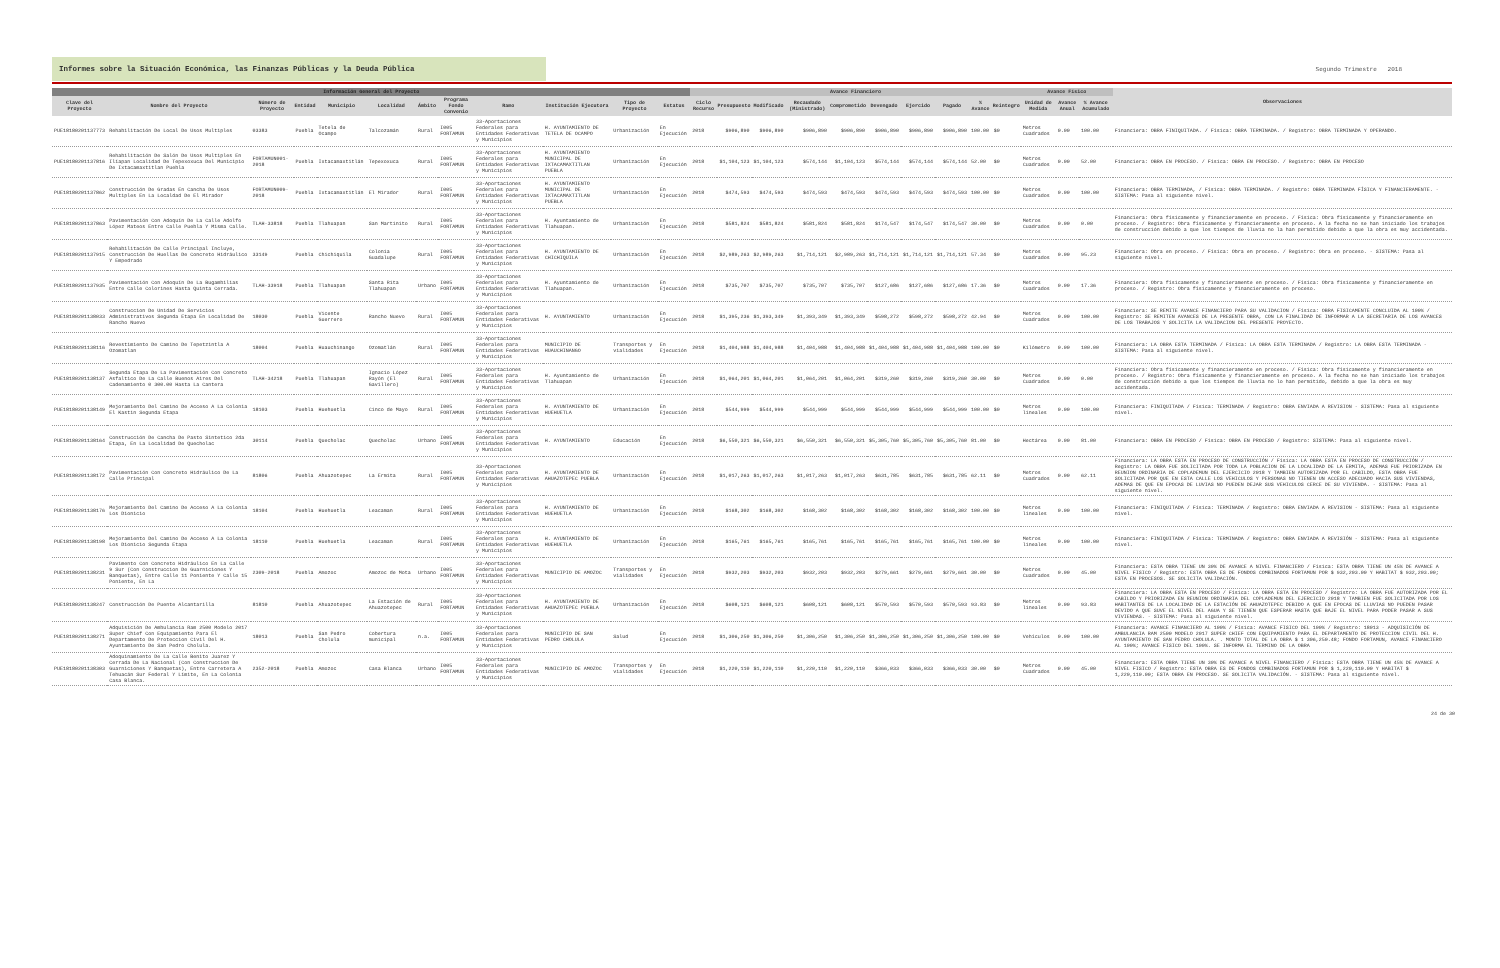Informes sobre la Situación Económica, las Finanzas Públicas y la Deuda Pública
Segundo Trimestre 2018
| Información General del Proyecto | | | | | | | | | | | | Avance Financiero | | | | | | | | | | Avance Físico | | | Observaciones |
| --- | --- | --- | --- | --- | --- | --- | --- | --- | --- | --- | --- | --- | --- | --- | --- | --- | --- | --- | --- | --- | --- | --- | --- | --- | --- |
| Clave del Proyecto | Nombre del Proyecto | Número de Proyecto | Entidad | Municipio | Localidad | Ámbito | Programa Fondo Convenio | Ramo | Institución Ejecutora | Tipo de Proyecto | Estatus | Ciclo Recurso | Presupuesto | Modificado | Recaudado (Ministrado) | Comprometido | Devengado | Ejercido | Pagado | % Avance | Reintegro | Unidad de Medida | Avance Anual | % Avance Acumulado | |
| PUE18180201137773 | Rehabilitación De Local De Usos Multiples | 03383 | Puebla | Tetela de Ocampo | Talcozamán | Rural | I005 FORTAMUN | 33-Aportaciones Federales para Entidades Federativas y Municipios | H. AYUNTAMIENTO DE TETELA DE OCAMPO | Urbanización | En Ejecución | 2018 | $906,890 | $906,890 | $906,890 | $906,890 | $906,890 | $906,890 | $906,890 | 100.00 | $0 | Metros Cuadrados | 0.00 | 100.00 | Financiera: OBRA FINIQUITADA. / Física: OBRA TERMINADA. / Registro: OBRA TERMINADA Y OPERANDO. |
| PUE18180201137816 | Rehabilitación De Salón De Usos Multiples En Ilíapan Localidad De Tepexoxuca Del Municipio De Ixtacamaxtitlan Puebla | FORTAMUN001-2018 | Puebla | Ixtacamaxtitlán | Tepexoxuca | Rural | I005 FORTAMUN | 33-Aportaciones Federales para Entidades Federativas y Municipios | H. AYUNTAMIENTO MUNICIPAL DE IXTACAMAXTITLAN PUEBLA | Urbanización | En Ejecución | 2018 | $1,104,123 | $1,104,123 | $574,144 | $1,104,123 | $574,144 | $574,144 | $574,144 | 52.00 | $0 | Metros Cuadrados | 0.00 | 52.00 | Financiera: OBRA EN PROCESO. / Física: OBRA EN PROCESO. / Registro: OBRA EN PROCESO |
| PUE18180201137862 | Construcción De Gradas En Cancha De Usos Multiples En La Localdad De El Mirador | FORTAMUN009-2018 | Puebla | Ixtacamaxtitlán | El Mirador | Rural | I005 FORTAMUN | 33-Aportaciones Federales para Entidades Federativas y Municipios | H. AYUNTAMIENTO MUNICIPAL DE IXTACAMAXTITLAN PUEBLA | Urbanización | En Ejecución | 2018 | $474,593 | $474,593 | $474,593 | $474,593 | $474,593 | $474,593 | $474,593 | 100.00 | $0 | Metros Cuadrados | 0.00 | 100.00 | Financiera: OBRA TERMINADA, / Física: OBRA TERMINADA. / Registro: OBRA TERMINADA FÍSICA Y FINANCIERAMENTE. - SISTEMA: Pasa al siguiente nivel. |
| PUE18180201137863 | Pavimentación Con Adoquín De La Calle Adolfo López Mateos Entre Calle Puebla Y Misma Calle. | TLAH-33818 | Puebla | Tlahuapan | San Martinito | Rural | I005 FORTAMUN | 33-Aportaciones Federales para Entidades Federativas y Municipios | H. Ayuntamiento de Tlahuapan. | Urbanización | En Ejecución | 2018 | $581,824 | $581,824 | $581,824 | $581,824 | $174,547 | $174,547 | $174,547 | 30.00 | $0 | Metros Cuadrados | 0.00 | 0.00 | Financiera: Obra físicamente y financieramente en proceso. / Física: Obra físicamente y financieramente en proceso. / Registro: Obra físicamente y financieramente en proceso. A la fecha no se han iniciado los trabajos de construcción debido a que los tiempos de lluvia no la han permitido debido a que la obra es muy accidentada. |
| PUE18180201137915 | Rehabilitación De Calle Principal Incluye, Construcción De Huellas De Concreto Hidráulico Y Empedrado | 33149 | Puebla | Chichiquila | Colonia Guadalupe | Rural | I005 FORTAMUN | 33-Aportaciones Federales para Entidades Federativas y Municipios | H. AYUNTAMIENTO DE CHICHIQUILA | Urbanización | En Ejecución | 2018 | $2,989,263 | $2,989,263 | $1,714,121 | $2,989,263 | $1,714,121 | $1,714,121 | $1,714,121 | 57.34 | $0 | Metros Cuadrados | 0.00 | 95.23 | Financiera: Obra en proceso. / Física: Obra en proceso. / Registro: Obra en proceso. - SISTEMA: Pasa al siguiente nivel. |
| PUE18180201137935 | Pavimentación Con Adoquín De La Bugambilias Entre Calle Colorines Hasta Quinta Cerrada. | TLAH-33918 | Puebla | Tlahuapan | Santa Rita Tlahuapan | Urbano | I005 FORTAMUN | 33-Aportaciones Federales para Entidades Federativas y Municipios | H. Ayuntamiento de Tlahuapan. | Urbanización | En Ejecución | 2018 | $735,707 | $735,707 | $735,707 | $735,707 | $127,686 | $127,686 | $127,686 | 17.36 | $0 | Metros Cuadrados | 0.00 | 17.36 | Financiera: Obra físicamente y financieramente en proceso. / Física: Obra físicamente y financieramente en proceso. / Registro: Obra físicamente y financieramente en proceso. |
| PUE18180201138033 | Construccion De Unidad De Servicios Administrativos Segunda Etapa En Localidad De Rancho Nuevo | 18030 | Puebla | Vicente Guerrero | Rancho Nuevo | Rural | I005 FORTAMUN | 33-Aportaciones Federales para Entidades Federativas y Municipios | H. AYUNTAMIENTO | Urbanización | En Ejecución | 2018 | $1,395,236 | $1,393,349 | $1,393,349 | $1,393,349 | $598,272 | $598,272 | $598,272 | 42.94 | $0 | Metros Cuadrados | 0.00 | 100.00 | Financiera: SE REMITE AVANCE FINANCIERO PARA SU VALIDACION / Física: OBRA FISICAMENTE CONCLUIDA AL 100% / Registro: SE REMITEN AVANCES DE LA PRESENTE OBRA, CON LA FINALIDAD DE INFORMAR A LA SECRETARIA DE LOS AVANCES DE LOS TRABAJOS Y SOLICITA LA VALIDACION DEL PRESENTE PROYECTO. |
| PUE18180201138116 | Revestimiento De Camino De Tepetzintla A Ozomatlan | 18004 | Puebla | Huauchinango | Ozomatlán | Rural | I005 FORTAMUN | 33-Aportaciones Federales para Entidades Federativas y Municipios | MUNICIPIO DE HUAUCHINANGO | Transportes y vialidades | En Ejecución | 2018 | $1,404,988 | $1,404,988 | $1,404,988 | $1,404,988 | $1,404,988 | $1,404,988 | $1,404,988 | 100.00 | $0 | Kilómetro | 0.00 | 100.00 | Financiera: LA OBRA ESTA TERMINADA / Física: LA OBRA ESTA TERMINADA / Registro: LA OBRA ESTA TERMINADA - SISTEMA: Pasa al siguiente nivel. |
| PUE18180201138137 | Segunda Etapa De La Pavimentación Con Concreto Asfaltico De La Calle Buenos Aires Del Cadenamiento 0 300.00 Hasta La Cantera | TLAH-34218 | Puebla | Tlahuapan | Ignacio López Rayón (El Gavillero) | Rural | I005 FORTAMUN | 33-Aportaciones Federales para Entidades Federativas y Municipios | H. Ayuntamiento de Tlahuapan | Urbanización | En Ejecución | 2018 | $1,064,201 | $1,064,201 | $1,064,201 | $1,064,201 | $319,260 | $319,260 | $319,260 | 30.00 | $0 | Metros Cuadrados | 0.00 | 0.00 | Financiera: Obra físicamente y financieramente en proceso. / Física: Obra físicamente y financieramente en proceso. / Registro: Obra físicamente y financieramente en proceso. A la fecha no se han iniciado los trabajos de construcción debido a que los tiempos de lluvia no lo han permitido, debido a que la obra es muy accidentada. |
| PUE18180201138149 | Mejoramiento Del Camino De Acceso A La Colonia El Kastin Segunda Etapa | 18103 | Puebla | Huehuetla | Cinco de Mayo | Rural | I005 FORTAMUN | 33-Aportaciones Federales para Entidades Federativas y Municipios | H. AYUNTAMIENTO DE HUEHUETLA | Urbanización | En Ejecución | 2018 | $544,999 | $544,999 | $544,999 | $544,999 | $544,999 | $544,999 | $544,999 | 100.00 | $0 | Metros lineales | 0.00 | 100.00 | Financiera: FINIQUITADA / Física: TERMINADA / Registro: OBRA ENVIADA A REVISION - SISTEMA: Pasa al siguiente nivel. |
| PUE18180201138164 | Construcción De Cancha De Pasto Sintetico 2da Etapa, En La Localidad De Quecholac | 30114 | Puebla | Quecholac | Quecholac | Urbano | I005 FORTAMUN | 33-Aportaciones Federales para Entidades Federativas y Municipios | H. AYUNTAMIENTO | Educación | En Ejecución | 2018 | $6,550,321 | $6,550,321 | $6,550,321 | $6,550,321 | $5,305,760 | $5,305,760 | $5,305,760 | 81.00 | $0 | Hectárea | 0.00 | 81.00 | Financiera: OBRA EN PROCESO / Física: OBRA EN PROCESO / Registro: SISTEMA: Pasa al siguiente nivel. |
| PUE18180201138172 | Pavimentación Con Concreto Hidráulico De La Calle Principal | 81806 | Puebla | Ahuazotepec | La Ermita | Rural | I005 FORTAMUN | 33-Aportaciones Federales para Entidades Federativas y Municipios | H. AYUNTAMIENTO DE AHUAZOTEPEC PUEBLA | Urbanización | En Ejecución | 2018 | $1,017,263 | $1,017,263 | $1,017,263 | $1,017,263 | $631,785 | $631,785 | $631,785 | 62.11 | $0 | Metros Cuadrados | 0.00 | 62.11 | Financiera: LA OBRA ESTA EN PROCESO DE CONSTRUCCIÓN / Física: LA OBRA ESTA EN PROCESO DE CONSTRUCCIÓN / Registro: LA OBRA FUE SOLICITADA POR TODA LA POBLACION DE LA LOCALIDAD DE LA ERMITA, ADEMAS FUE PRIORIZADA EN REUNION ORDINARIA DE COPLADEMUN DEL EJERCICIO 2018 Y TAMBIEN AUTORIZADA POR EL CABILDO, ESTA OBRA FUE SOLICITADA POR QUE EN ESTA CALLE LOS VEHICULOS Y PERSONAS NO TIENEN UN ACCESO ADECUADO HACIA SUS VIVIENDAS, ADEMAS DE QUE EN EPOCAS DE LUVIAS NO PUEDEN DEJAR SUS VEHICULOS CERCE DE SU VIVIENDA. - SISTEMA: Pasa al siguiente nivel. |
| PUE18180201138176 | Mejoramiento Del Camino De Acceso A La Colonia Los Dionicio | 18104 | Puebla | Huehuetla | Leacaman | Rural | I005 FORTAMUN | 33-Aportaciones Federales para Entidades Federativas y Municipios | H. AYUNTAMIENTO DE HUEHUETLA | Urbanización | En Ejecución | 2018 | $168,302 | $168,302 | $168,302 | $168,302 | $168,302 | $168,302 | $168,302 | 100.00 | $0 | Metros lineales | 0.00 | 100.00 | Financiera: FINIQUITADA / Física: TERMINADA / Registro: OBRA ENVIADA A REVISION - SISTEMA: Pasa al siguiente nivel. |
| PUE18180201138198 | Mejoramiento Del Camino De Acceso A La Colonia Los Dionicio Segunda Etapa | 18110 | Puebla | Huehuetla | Leacaman | Rural | I005 FORTAMUN | 33-Aportaciones Federales para Entidades Federativas y Municipios | H. AYUNTAMIENTO DE HUEHUETLA | Urbanización | En Ejecución | 2018 | $165,761 | $165,761 | $165,761 | $165,761 | $165,761 | $165,761 | $165,761 | 100.00 | $0 | Metros lineales | 0.00 | 100.00 | Financiera: FINIQUITADA / Física: TERMINADA / Registro: OBRA ENVIADA A REVISIÓN - SISTEMA: Pasa al siguiente nivel. |
| PUE18180201138231 | Pavimento Con Concreto Hidráulico En La Calle 9 Sur (Con Construccion De Guarniciones Y Banquetas), Entre Calle 11 Poniente Y Calle 15 Poniente, En La | 2309-2018 | Puebla | Amozoc | Amozoc de Mota | Urbano | I005 FORTAMUN | 33-Aportaciones Federales para Entidades Federativas y Municipios | MUNICIPIO DE AMOZOC | Transportes y vialidades | En Ejecución | 2018 | $932,203 | $932,203 | $932,203 | $932,203 | $279,661 | $279,661 | $279,661 | 30.00 | $0 | Metros Cuadrados | 0.00 | 45.00 | Financiera: ESTA OBRA TIENE UN 30% DE AVANCE A NIVEL FINANCIERO / Física: ESTA OBRA TIENE UN 45% DE AVANCE A NIVEL FISICO / Registro: ESTA OBRA ES DE FONDOS COMBINADOS FORTAMUN POR $ 932,203.00 Y HABITAT $ 932,203.00; ESTA EN PROCESOS. SE SOLICITA VALIDACIÓN. |
| PUE18180201138247 | Construcción De Puente Alcantarilla | 81810 | Puebla | Ahuazotepec | La Estación de Ahuazotepec | Rural | I005 FORTAMUN | 33-Aportaciones Federales para Entidades Federativas y Municipios | H. AYUNTAMIENTO DE AHUAZOTEPEC PUEBLA | Urbanización | En Ejecución | 2018 | $608,121 | $608,121 | $608,121 | $608,121 | $570,593 | $570,593 | $570,593 | 93.83 | $0 | Metros lineales | 0.00 | 93.83 | Financiera: LA OBRA ESTA EN PROCESO / Física: LA OBRA ESTA EN PROCESO / Registro: LA OBRA FUE AUTORIZADA POR EL CABILDO Y PRIORIZADA EN REUNION ORDINARIA DEL COPLADEMUN DEL EJERCICIO 2018 Y TAMBIEN FUE SOLICITADA POR LOS HABITANTES DE LA LOCALIDAD DE LA ESTACIÓN DE AHUAZOTEPEC DEBIDO A QUE EN EPOCAS DE LLUVIAS NO PUEDEN PASAR DEVIDO A QUE SUVE EL NIVEL DEL AGUA Y SE TIENEN QUE ESPERAR HASTA QUE BAJE EL NIVEL PARA PODER PASAR A SUS VIVIENDAS. - SISTEMA: Pasa al siguiente nivel. |
| PUE18180201138271 | Adquisición De Ambulancia Ram 2500 Modelo 2017 Super Chief Con Equipamiento Para El Departamento De Proteccion Civil Del H. Ayuntamiento De San Pedro Cholula. | 18013 | Puebla | San Pedro Cholula | Cobertura municipal | n.a. | I005 FORTAMUN | 33-Aportaciones Federales para Entidades Federativas y Municipios | MUNICIPIO DE SAN PEDRO CHOLULA | Salud | En Ejecución | 2018 | $1,306,250 | $1,306,250 | $1,306,250 | $1,306,250 | $1,306,250 | $1,306,250 | $1,306,250 | 100.00 | $0 | Vehículos | 0.00 | 100.00 | Financiera: AVANCE FINANCIERO AL 100% / Física: AVANCE FISICO DEL 100% / Registro: 18013 - ADQUISICIÓN DE AMBULANCIA RAM 2500 MODELO 2017 SUPER CHIEF CON EQUIPAMIENTO PARA EL DEPARTAMENTO DE PROTECCION CIVIL DEL H. AYUNTAMIENTO DE SAN PEDRO CHOLULA. . MONTO TOTAL DE LA OBRA $ 1 306,250.48; FONDO FORTAMUN, AVANCE FINANCIERO AL 100%; AVANCE FISICO DEL 100%. SE INFORMA EL TERMINO DE LA OBRA |
| PUE18180201138303 | Adoquinamiento De La Calle Benito Juarez Y Cerrada De La Nacional (Con Construccion De Guarniciones Y Banquetas), Entre Carretera A Tehuacán Sur Federal Y Límite, En La Colonia Casa Blanca. | 2352-2018 | Puebla | Amozoc | Casa Blanca | Urbano | I005 FORTAMUN | 33-Aportaciones Federales para Entidades Federativas y Municipios | MUNICIPIO DE AMOZOC | Transportes y vialidades | En Ejecución | 2018 | $1,220,110 | $1,220,110 | $1,220,110 | $1,220,110 | $366,033 | $366,033 | $366,033 | 30.00 | $0 | Metros Cuadrados | 0.00 | 45.00 | Financiera: ESTA OBRA TIENE UN 30% DE AVANCE A NIVEL FINANCIERO / Física: ESTA OBRA TIENE UN 45% DE AVANCE A NIVEL FISICO / Registro: ESTA OBRA ES DE FONDOS COMBINADOS FORTAMUN POR $ 1,220,110.00 Y HABITAT $ 1,220,110.00; ESTA OBRA EN PROCESO. SE SOLICITA VALIDACIÓN. - SISTEMA: Pasa al siguiente nivel. |
24 de 30